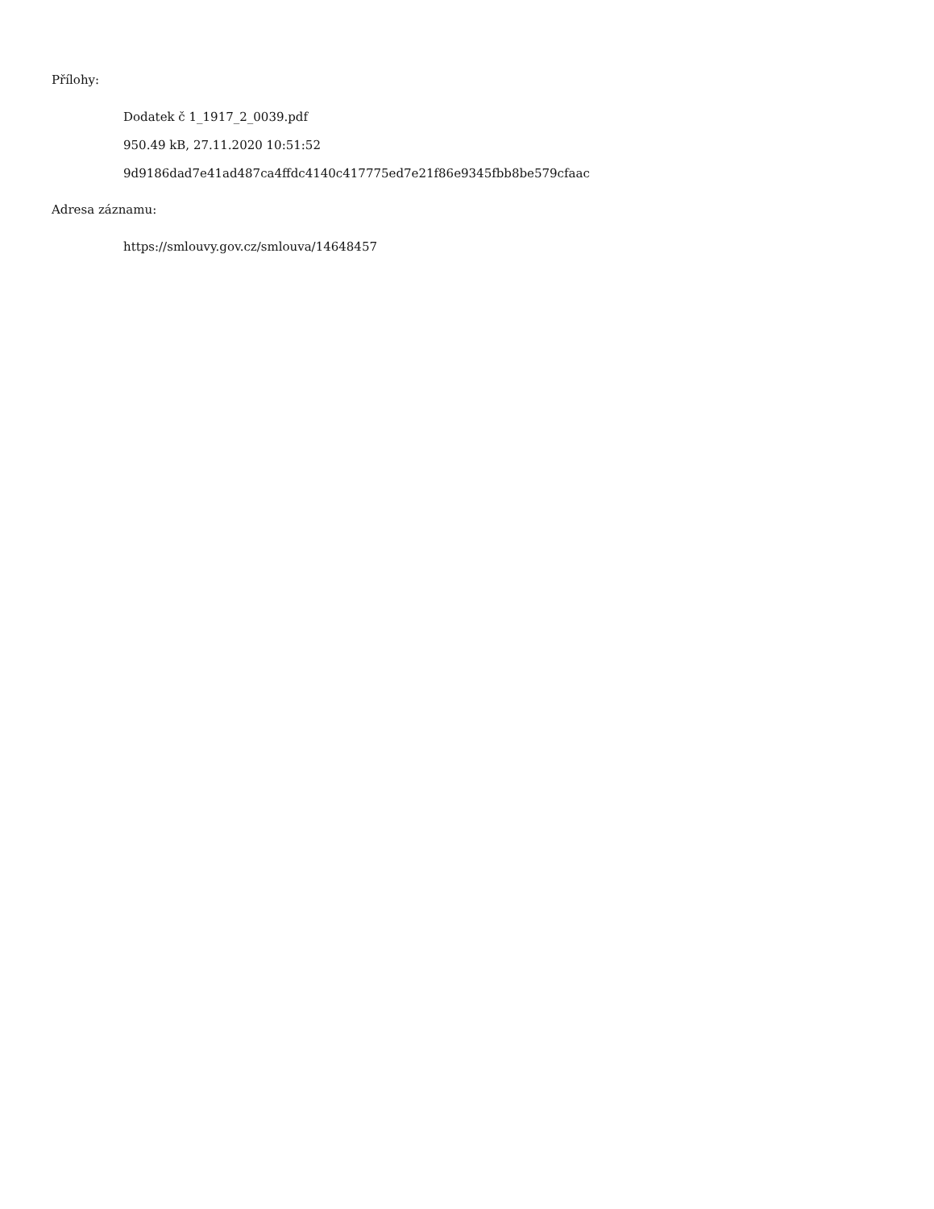Přílohy:
Dodatek č 1_1917_2_0039.pdf
950.49 kB, 27.11.2020 10:51:52
9d9186dad7e41ad487ca4ffdc4140c417775ed7e21f86e9345fbb8be579cfaac
Adresa záznamu:
https://smlouvy.gov.cz/smlouva/14648457